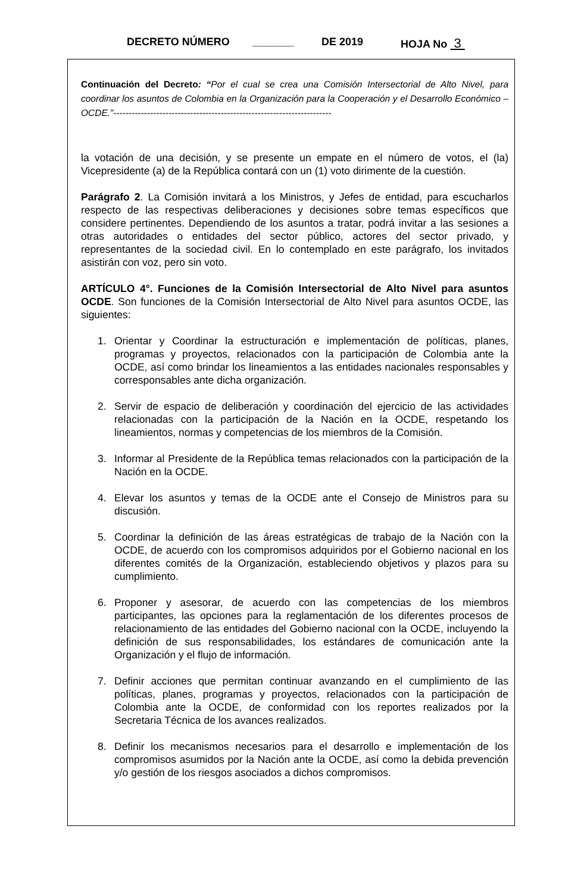DECRETO NÚMERO _______ DE 2019 HOJA No 3
Continuación del Decreto: “Por el cual se crea una Comisión Intersectorial de Alto Nivel, para coordinar los asuntos de Colombia en la Organización para la Cooperación y el Desarrollo Económico – OCDE.”-----------------------------------------------------------------------
la votación de una decisión, y se presente un empate en el número de votos, el (la) Vicepresidente (a) de la República contará con un (1) voto dirimente de la cuestión.
Parágrafo 2. La Comisión invitará a los Ministros, y Jefes de entidad, para escucharlos respecto de las respectivas deliberaciones y decisiones sobre temas específicos que considere pertinentes. Dependiendo de los asuntos a tratar, podrá invitar a las sesiones a otras autoridades o entidades del sector público, actores del sector privado, y representantes de la sociedad civil. En lo contemplado en este parágrafo, los invitados asistirán con voz, pero sin voto.
ARTÍCULO 4°. Funciones de la Comisión Intersectorial de Alto Nivel para asuntos OCDE. Son funciones de la Comisión Intersectorial de Alto Nivel para asuntos OCDE, las siguientes:
1. Orientar y Coordinar la estructuración e implementación de políticas, planes, programas y proyectos, relacionados con la participación de Colombia ante la OCDE, así como brindar los lineamientos a las entidades nacionales responsables y corresponsables ante dicha organización.
2. Servir de espacio de deliberación y coordinación del ejercicio de las actividades relacionadas con la participación de la Nación en la OCDE, respetando los lineamientos, normas y competencias de los miembros de la Comisión.
3. Informar al Presidente de la República temas relacionados con la participación de la Nación en la OCDE.
4. Elevar los asuntos y temas de la OCDE ante el Consejo de Ministros para su discusión.
5. Coordinar la definición de las áreas estratégicas de trabajo de la Nación con la OCDE, de acuerdo con los compromisos adquiridos por el Gobierno nacional en los diferentes comités de la Organización, estableciendo objetivos y plazos para su cumplimiento.
6. Proponer y asesorar, de acuerdo con las competencias de los miembros participantes, las opciones para la reglamentación de los diferentes procesos de relacionamiento de las entidades del Gobierno nacional con la OCDE, incluyendo la definición de sus responsabilidades, los estándares de comunicación ante la Organización y el flujo de información.
7. Definir acciones que permitan continuar avanzando en el cumplimiento de las políticas, planes, programas y proyectos, relacionados con la participación de Colombia ante la OCDE, de conformidad con los reportes realizados por la Secretaria Técnica de los avances realizados.
8. Definir los mecanismos necesarios para el desarrollo e implementación de los compromisos asumidos por la Nación ante la OCDE, así como la debida prevención y/o gestión de los riesgos asociados a dichos compromisos.